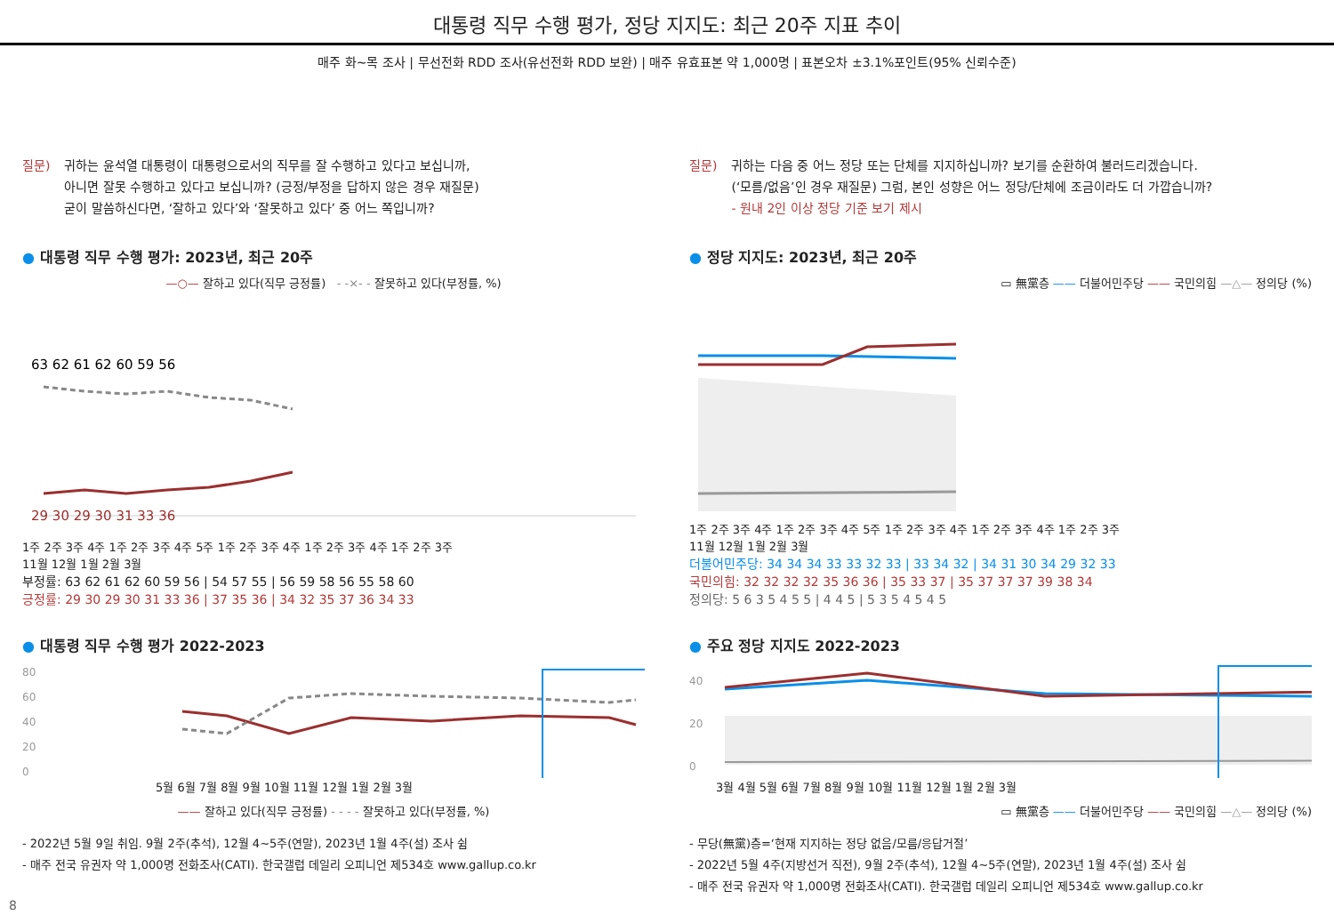대통령 직무 수행 평가, 정당 지지도: 최근 20주 지표 추이
매주 화~목 조사 | 무선전화 RDD 조사(유선전화 RDD 보완) | 매주 유효표본 약 1,000명 | 표본오차 ±3.1%포인트(95% 신뢰수준)
질문) 귀하는 윤석열 대통령이 대통령으로서의 직무를 잘 수행하고 있다고 보십니까,
아니면 잘못 수행하고 있다고 보십니까? (긍정/부정을 답하지 않은 경우 재질문)
굳이 말씀하신다면, ‘잘하고 있다’와 ‘잘못하고 있다’ 중 어느 쪽입니까?
● 대통령 직무 수행 평가: 2023년, 최근 20주
—○— 잘하고 있다(직무 긍정률) - -×- - 잘못하고 있다(부정률, %)
63 62 61 62 60 59 56
29 30 29 30 31 33 36
1주 2주 3주 4주 1주 2주 3주 4주 5주 1주 2주 3주 4주 1주 2주 3주 4주 1주 2주 3주
11월 12월 1월 2월 3월
부정률: 63 62 61 62 60 59 56 | 54 57 55 | 56 59 58 56 55 58 60
긍정률: 29 30 29 30 31 33 36 | 37 35 36 | 34 32 35 37 36 34 33
● 대통령 직무 수행 평가 2022-2023
80
60
40
20
0
5월 6월 7월 8월 9월 10월 11월 12월 1월 2월 3월
—— 잘하고 있다(직무 긍정률) - - - - 잘못하고 있다(부정률, %)
- 2022년 5월 9일 취임. 9월 2주(추석), 12월 4~5주(연말), 2023년 1월 4주(설) 조사 쉼
- 매주 전국 유권자 약 1,000명 전화조사(CATI). 한국갤럽 데일리 오피니언 제534호 www.gallup.co.kr
질문) 귀하는 다음 중 어느 정당 또는 단체를 지지하십니까? 보기를 순환하여 불러드리겠습니다.
(‘모름/없음’인 경우 재질문) 그럼, 본인 성향은 어느 정당/단체에 조금이라도 더 가깝습니까?
- 원내 2인 이상 정당 기준 보기 제시
● 정당 지지도: 2023년, 최근 20주
▭ 無黨층 —— 더불어민주당 —— 국민의힘 —△— 정의당 (%)
1주 2주 3주 4주 1주 2주 3주 4주 5주 1주 2주 3주 4주 1주 2주 3주 4주 1주 2주 3주
11월 12월 1월 2월 3월
더불어민주당: 34 34 34 33 33 32 33 | 33 34 32 | 34 31 30 34 29 32 33
국민의힘: 32 32 32 32 35 36 36 | 35 33 37 | 35 37 37 37 39 38 34
정의당: 5 6 3 5 4 5 5 | 4 4 5 | 5 3 5 4 5 4 5
● 주요 정당 지지도 2022-2023
40
20
0
3월 4월 5월 6월 7월 8월 9월 10월 11월 12월 1월 2월 3월
▭ 無黨층 —— 더불어민주당 —— 국민의힘 —△— 정의당 (%)
- 무당(無黨)층=‘현재 지지하는 정당 없음/모름/응답거절’
- 2022년 5월 4주(지방선거 직전), 9월 2주(추석), 12월 4~5주(연말), 2023년 1월 4주(설) 조사 쉼
- 매주 전국 유권자 약 1,000명 전화조사(CATI). 한국갤럽 데일리 오피니언 제534호 www.gallup.co.kr
8